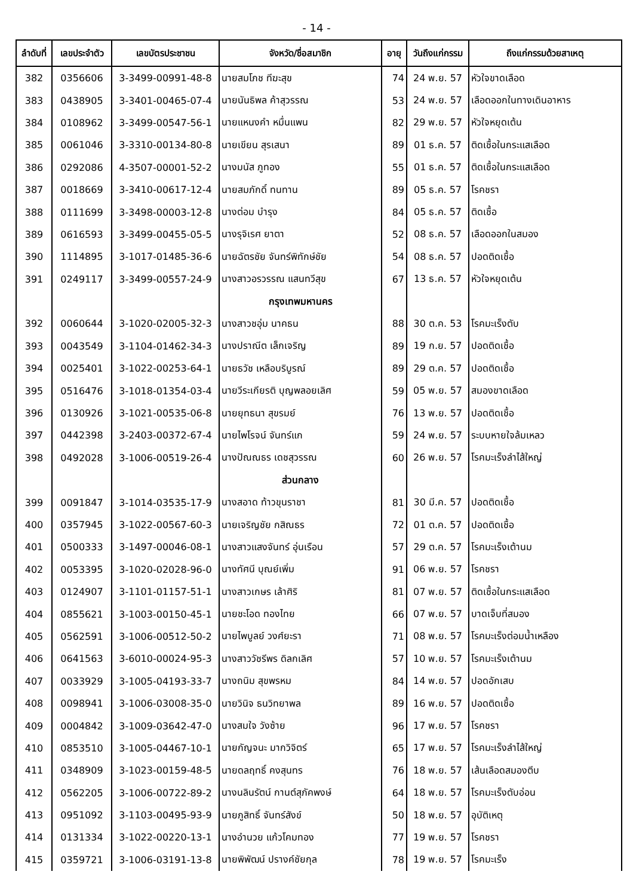- 14 -
| ลำดับที่ | เลขประจำตัว | เลขบัตรประชาชน | จังหวัด/ชื่อสมาชิก | อายุ | วันถึงแก่กรรม | ถึงแก่กรรมด้วยสาเหตุ |
| --- | --- | --- | --- | --- | --- | --- |
| 382 | 0356606 | 3-3499-00991-48-8 | นายสมโภช ทีฆะสุข | 74 | 24 พ.ย. 57 | หัวใจขาดเลือด |
| 383 | 0438905 | 3-3401-00465-07-4 | นายนันธิพล ค้าสุวรรณ | 53 | 24 พ.ย. 57 | เลือดออกในทางเดินอาหาร |
| 384 | 0108962 | 3-3499-00547-56-1 | นายแหนงคำ หมื่นแพน | 82 | 29 พ.ย. 57 | หัวใจหยุดเต้น |
| 385 | 0061046 | 3-3310-00134-80-8 | นายเขียน สุรเสนา | 89 | 01 ธ.ค. 57 | ติดเชื้อในกระแสเลือด |
| 386 | 0292086 | 4-3507-00001-52-2 | นางมนัส ภูทอง | 55 | 01 ธ.ค. 57 | ติดเชื้อในกระแสเลือด |
| 387 | 0018669 | 3-3410-00617-12-4 | นายสมภักดิ์ ทนทาน | 89 | 05 ธ.ค. 57 | โรคชรา |
| 388 | 0111699 | 3-3498-00003-12-8 | นางต่อม บำรุง | 84 | 05 ธ.ค. 57 | ติดเชื้อ |
| 389 | 0616593 | 3-3499-00455-05-5 | นางรุจิเรศ ยาตา | 52 | 08 ธ.ค. 57 | เลือดออกในสมอง |
| 390 | 1114895 | 3-1017-01485-36-6 | นายฉัตรชัย จันทร์พิทักษ์ชัย | 54 | 08 ธ.ค. 57 | ปอดติดเชื้อ |
| 391 | 0249117 | 3-3499-00557-24-9 | นางสาวอรวรรณ แสนทวีสุข | 67 | 13 ธ.ค. 57 | หัวใจหยุดเต้น |
| | | | กรุงเทพมหานคร | | | |
| 392 | 0060644 | 3-1020-02005-32-3 | นางสาวชอุ่ม นาคธน | 88 | 30 ต.ค. 53 | โรคมะเร็งตับ |
| 393 | 0043549 | 3-1104-01462-34-3 | นางปราณีต เล็กเจริญ | 89 | 19 ก.ย. 57 | ปอดติดเชื้อ |
| 394 | 0025401 | 3-1022-00253-64-1 | นายธวัช เหลือบริบูรณ์ | 89 | 29 ต.ค. 57 | ปอดติดเชื้อ |
| 395 | 0516476 | 3-1018-01354-03-4 | นายวีระเกียรติ บุญพลอยเลิศ | 59 | 05 พ.ย. 57 | สมองขาดเลือด |
| 396 | 0130926 | 3-1021-00535-06-8 | นายยุทธนา สุขรมย์ | 76 | 13 พ.ย. 57 | ปอดติดเชื้อ |
| 397 | 0442398 | 3-2403-00372-67-4 | นายไพโรจน์ จันทร์แก | 59 | 24 พ.ย. 57 | ระบบหายใจล้มเหลว |
| 398 | 0492028 | 3-1006-00519-26-4 | นางปัณณธร เดชสุวรรณ | 60 | 26 พ.ย. 57 | โรคมะเร็งลำไส้ใหญ่ |
| | | | ส่วนกลาง | | | |
| 399 | 0091847 | 3-1014-03535-17-9 | นางสอาด ท้าวขุนราชา | 81 | 30 มี.ค. 57 | ปอดติดเชื้อ |
| 400 | 0357945 | 3-1022-00567-60-3 | นายเจริญชัย กสิณธร | 72 | 01 ต.ค. 57 | ปอดติดเชื้อ |
| 401 | 0500333 | 3-1497-00046-08-1 | นางสาวแสงจันทร์ อุ่นเรือน | 57 | 29 ต.ค. 57 | โรคมะเร็งเต้านม |
| 402 | 0053395 | 3-1020-02028-96-0 | นางทัศนี บุณย์เพิ่ม | 91 | 06 พ.ย. 57 | โรคชรา |
| 403 | 0124907 | 3-1101-01157-51-1 | นางสาวเกษร เล้าศิริ | 81 | 07 พ.ย. 57 | ติดเชื้อในกระแสเลือด |
| 404 | 0855621 | 3-1003-00150-45-1 | นายชะโอด ทองไทย | 66 | 07 พ.ย. 57 | บาดเจ็บที่สมอง |
| 405 | 0562591 | 3-1006-00512-50-2 | นายไพบูลย์ วงศ์ยะรา | 71 | 08 พ.ย. 57 | โรคมะเร็งต่อมน้ำเหลือง |
| 406 | 0641563 | 3-6010-00024-95-3 | นางสาววัชรีพร ดิลกเลิศ | 57 | 10 พ.ย. 57 | โรคมะเร็งเต้านม |
| 407 | 0033929 | 3-1005-04193-33-7 | นางถนิม สุขพรหม | 84 | 14 พ.ย. 57 | ปอดอักเสบ |
| 408 | 0098941 | 3-1006-03008-35-0 | นายวินิจ ธนวิทยาพล | 89 | 16 พ.ย. 57 | ปอดติดเชื้อ |
| 409 | 0004842 | 3-1009-03642-47-0 | นางสมใจ วังซ้าย | 96 | 17 พ.ย. 57 | โรคชรา |
| 410 | 0853510 | 3-1005-04467-10-1 | นายกัญจนะ มากวิจิตร์ | 65 | 17 พ.ย. 57 | โรคมะเร็งลำไส้ใหญ่ |
| 411 | 0348909 | 3-1023-00159-48-5 | นายดลฤทธิ์ คงสุนทร | 76 | 18 พ.ย. 57 | เส้นเลือดสมองตีบ |
| 412 | 0562205 | 3-1006-00722-89-2 | นางนลินรัตน์ กานต์สุภัคพงษ์ | 64 | 18 พ.ย. 57 | โรคมะเร็งตับอ่อน |
| 413 | 0951092 | 3-1103-00495-93-9 | นายภูสิทธิ์ จันทร์สังข์ | 50 | 18 พ.ย. 57 | อุบัติเหตุ |
| 414 | 0131334 | 3-1022-00220-13-1 | นางอำนวย แก้วโคมทอง | 77 | 19 พ.ย. 57 | โรคชรา |
| 415 | 0359721 | 3-1006-03191-13-8 | นายพิพัฒน์ ปรางค์ชัยกุล | 78 | 19 พ.ย. 57 | โรคมะเร็ง |